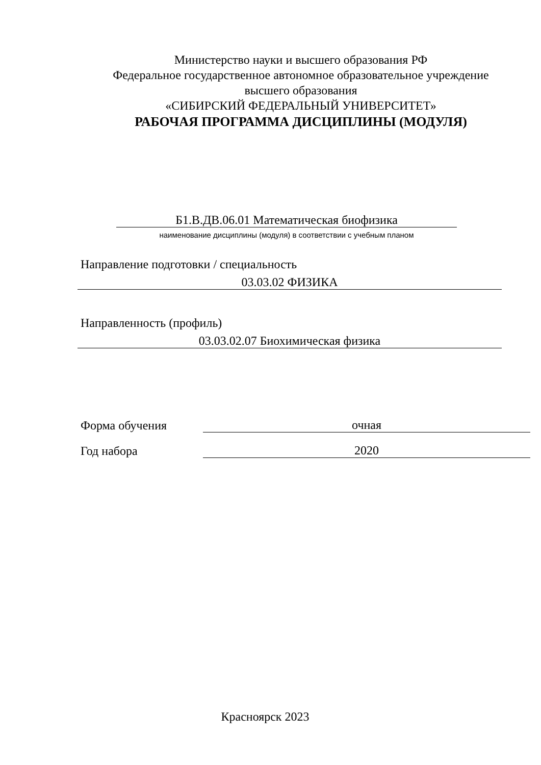Министерство науки и высшего образования РФ
Федеральное государственное автономное образовательное учреждение
высшего образования
«СИБИРСКИЙ ФЕДЕРАЛЬНЫЙ УНИВЕРСИТЕТ»
РАБОЧАЯ ПРОГРАММА ДИСЦИПЛИНЫ (МОДУЛЯ)
Б1.В.ДВ.06.01 Математическая биофизика
наименование дисциплины (модуля) в соответствии с учебным планом
Направление подготовки / специальность
03.03.02 ФИЗИКА
Направленность (профиль)
03.03.02.07 Биохимическая физика
Форма обучения
очная
Год набора
2020
Красноярск 2023